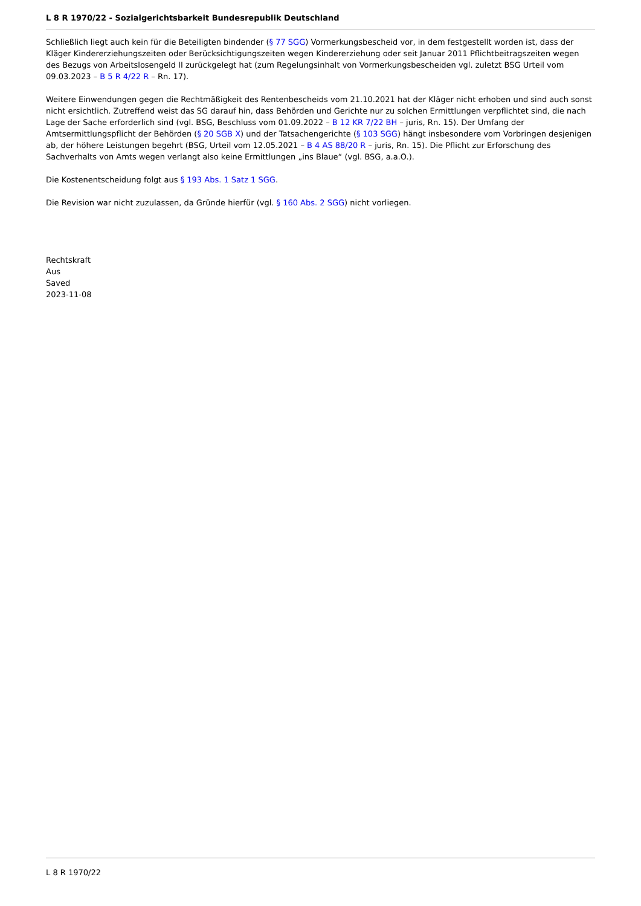L 8 R 1970/22 - Sozialgerichtsbarkeit Bundesrepublik Deutschland
Schließlich liegt auch kein für die Beteiligten bindender (§ 77 SGG) Vormerkungsbescheid vor, in dem festgestellt worden ist, dass der Kläger Kindererziehungszeiten oder Berücksichtigungszeiten wegen Kindererziehung oder seit Januar 2011 Pflichtbeitragszeiten wegen des Bezugs von Arbeitslosengeld II zurückgelegt hat (zum Regelungsinhalt von Vormerkungsbescheiden vgl. zuletzt BSG Urteil vom 09.03.2023 – B 5 R 4/22 R – Rn. 17).
Weitere Einwendungen gegen die Rechtmäßigkeit des Rentenbescheids vom 21.10.2021 hat der Kläger nicht erhoben und sind auch sonst nicht ersichtlich. Zutreffend weist das SG darauf hin, dass Behörden und Gerichte nur zu solchen Ermittlungen verpflichtet sind, die nach Lage der Sache erforderlich sind (vgl. BSG, Beschluss vom 01.09.2022 – B 12 KR 7/22 BH – juris, Rn. 15). Der Umfang der Amtsermittlungspflicht der Behörden (§ 20 SGB X) und der Tatsachengerichte (§ 103 SGG) hängt insbesondere vom Vorbringen desjenigen ab, der höhere Leistungen begehrt (BSG, Urteil vom 12.05.2021 – B 4 AS 88/20 R – juris, Rn. 15). Die Pflicht zur Erforschung des Sachverhalts von Amts wegen verlangt also keine Ermittlungen „ins Blaue“ (vgl. BSG, a.a.O.).
Die Kostenentscheidung folgt aus § 193 Abs. 1 Satz 1 SGG.
Die Revision war nicht zuzulassen, da Gründe hierfür (vgl. § 160 Abs. 2 SGG) nicht vorliegen.
Rechtskraft
Aus
Saved
2023-11-08
L 8 R 1970/22